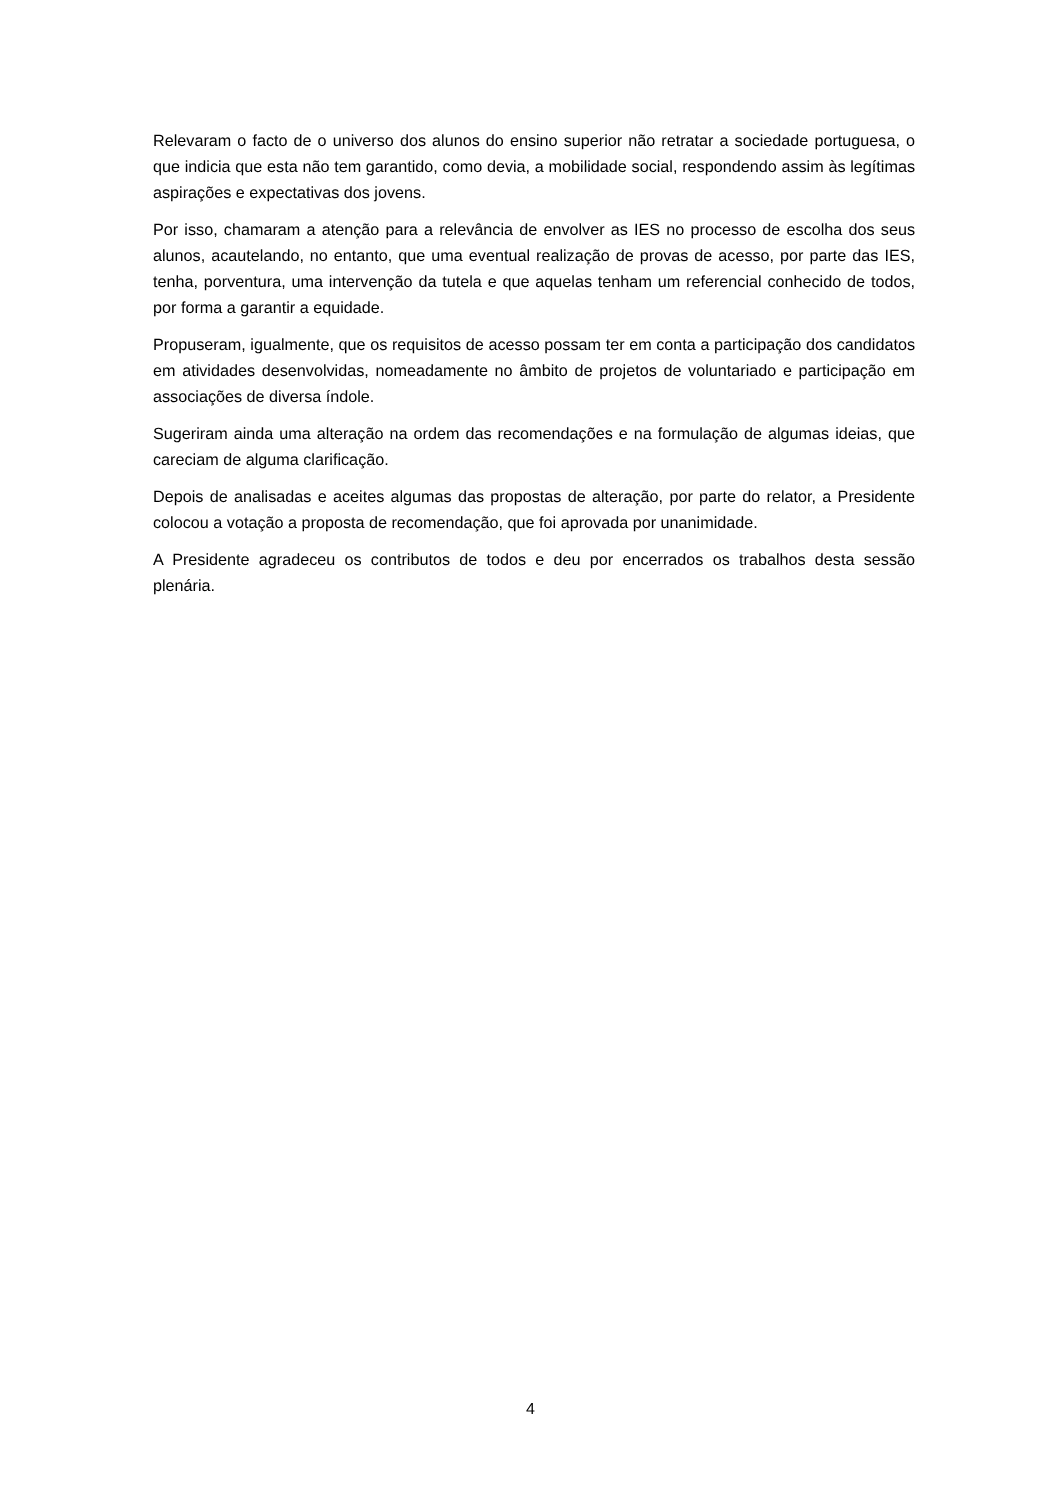Relevaram o facto de o universo dos alunos do ensino superior não retratar a sociedade portuguesa, o que indicia que esta não tem garantido, como devia, a mobilidade social, respondendo assim às legítimas aspirações e expectativas dos jovens.
Por isso, chamaram a atenção para a relevância de envolver as IES no processo de escolha dos seus alunos, acautelando, no entanto, que uma eventual realização de provas de acesso, por parte das IES, tenha, porventura, uma intervenção da tutela e que aquelas tenham um referencial conhecido de todos, por forma a garantir a equidade.
Propuseram, igualmente, que os requisitos de acesso possam ter em conta a participação dos candidatos em atividades desenvolvidas, nomeadamente no âmbito de projetos de voluntariado e participação em associações de diversa índole.
Sugeriram ainda uma alteração na ordem das recomendações e na formulação de algumas ideias, que careciam de alguma clarificação.
Depois de analisadas e aceites algumas das propostas de alteração, por parte do relator, a Presidente colocou a votação a proposta de recomendação, que foi aprovada por unanimidade.
A Presidente agradeceu os contributos de todos e deu por encerrados os trabalhos desta sessão plenária.
4